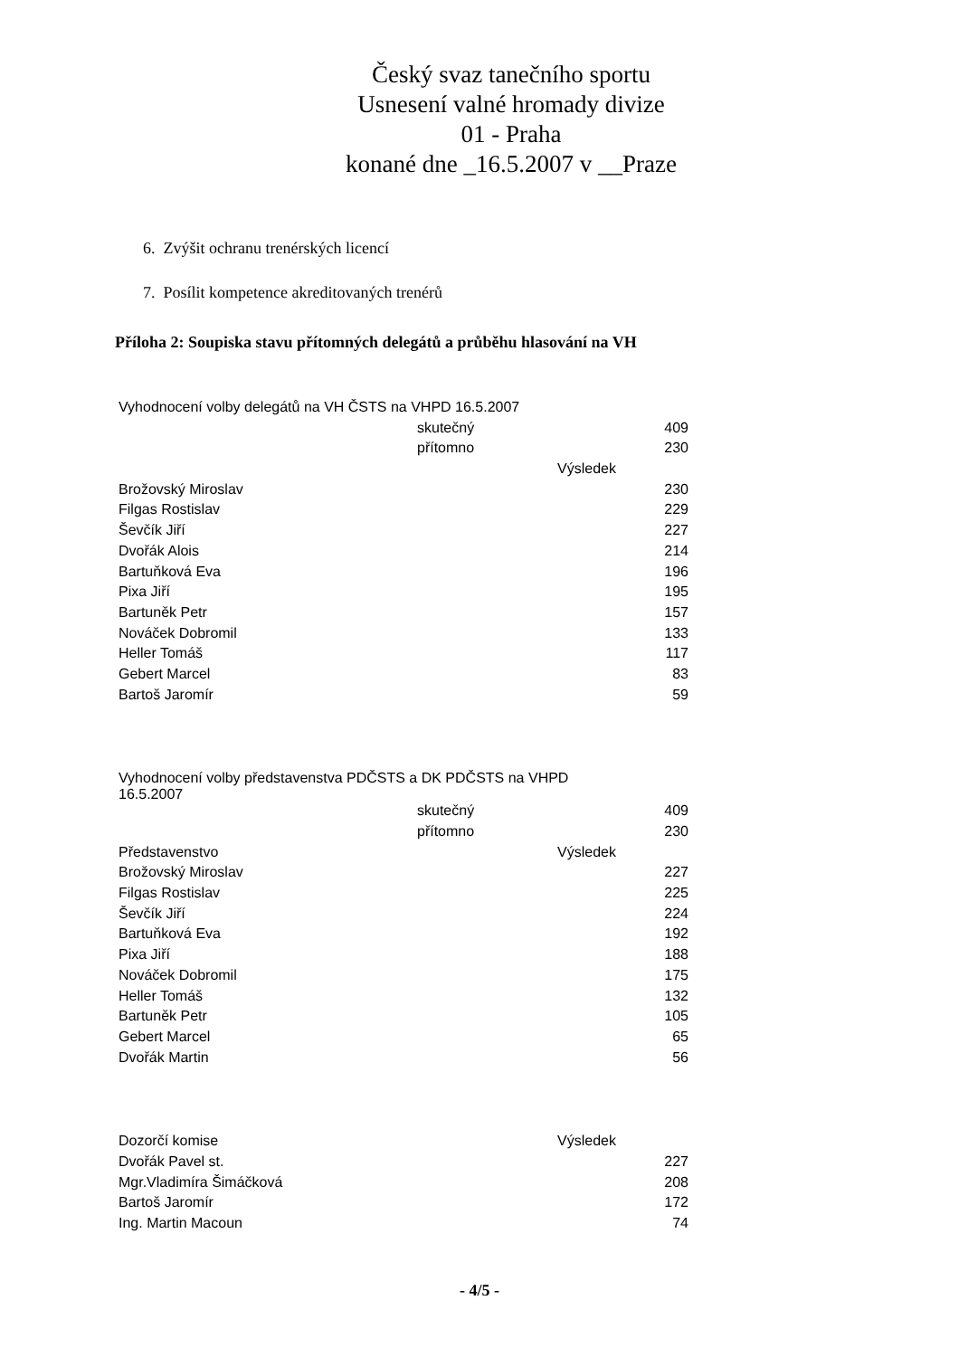Český svaz tanečního sportu
Usnesení valné hromady divize
01 - Praha
konané dne _16.5.2007 v __Praze
6. Zvýšit ochranu trenérských licencí
7. Posílit kompetence akreditovaných trenérů
Příloha 2: Soupiska stavu přítomných delegátů a průběhu hlasování na VH
| Vyhodnocení volby delegátů na VH ČSTS na VHPD 16.5.2007 | | | |
| | skutečný | | 409 |
| | přítomno | | 230 |
| | | Výsledek | |
| Brožovský Miroslav | | | 230 |
| Filgas Rostislav | | | 229 |
| Ševčík Jiří | | | 227 |
| Dvořák Alois | | | 214 |
| Bartuňková Eva | | | 196 |
| Pixa Jiří | | | 195 |
| Bartuněk Petr | | | 157 |
| Nováček Dobromil | | | 133 |
| Heller Tomáš | | | 117 |
| Gebert Marcel | | | 83 |
| Bartoš Jaromír | | | 59 |
| Vyhodnocení volby představenstva PDČSTS a DK PDČSTS na VHPD 16.5.2007 | | | |
| | skutečný | | 409 |
| | přítomno | | 230 |
| Představenstvo | | Výsledek | |
| Brožovský Miroslav | | | 227 |
| Filgas Rostislav | | | 225 |
| Ševčík Jiří | | | 224 |
| Bartuňková Eva | | | 192 |
| Pixa Jiří | | | 188 |
| Nováček Dobromil | | | 175 |
| Heller Tomáš | | | 132 |
| Bartuněk Petr | | | 105 |
| Gebert Marcel | | | 65 |
| Dvořák Martin | | | 56 |
| Dozorčí komise | | Výsledek | |
| Dvořák Pavel st. | | | 227 |
| Mgr.Vladimíra Šimáčková | | | 208 |
| Bartoš Jaromír | | | 172 |
| Ing. Martin Macoun | | | 74 |
- 4/5 -